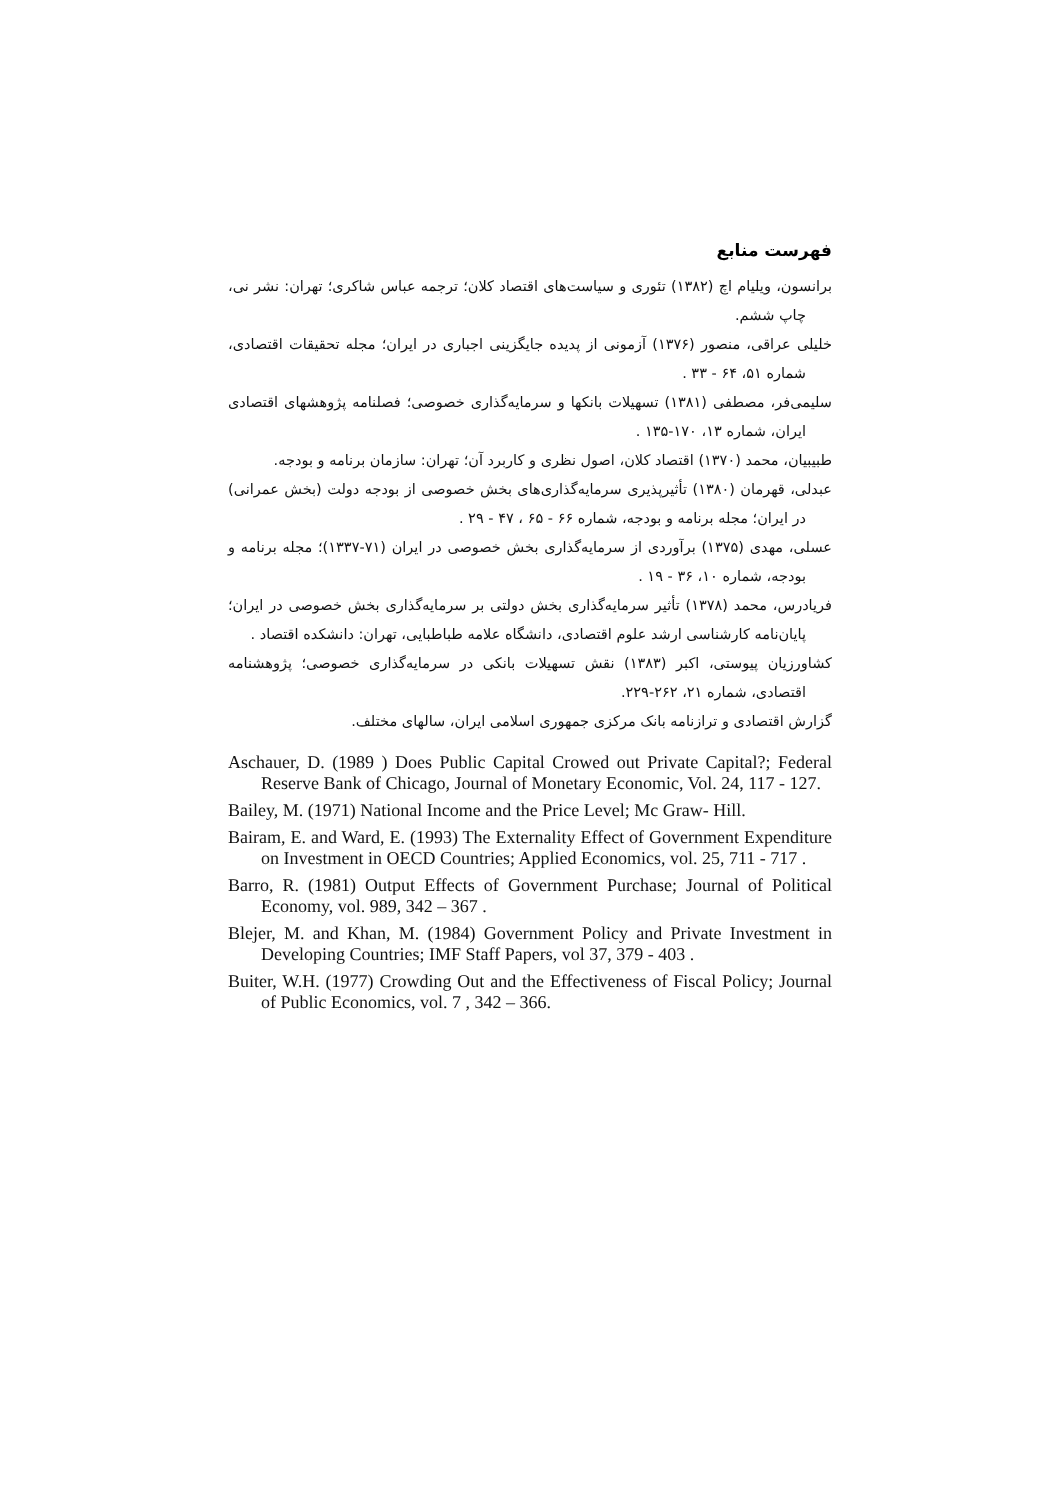فهرست منابع
برانسون، ویلیام اچ (۱۳۸۲) تئوری و سیاست‌های اقتصاد کلان؛ ترجمه عباس شاکری؛ تهران: نشر نی، چاپ ششم.
خلیلی عراقی، منصور (۱۳۷۶) آزمونی از پدیده جایگزینی اجباری در ایران؛ مجله تحقیقات اقتصادی، شماره ۵۱، ۶۴ - ۳۳ .
سلیمی‌فر، مصطفی (۱۳۸۱) تسهیلات بانکها و سرمایه‌گذاری خصوصی؛ فصلنامه پژوهشهای اقتصادی ایران، شماره ۱۳، ۱۷۰-۱۳۵ .
طبیبیان، محمد (۱۳۷۰) اقتصاد کلان، اصول نظری و کاربرد آن؛ تهران: سازمان برنامه و بودجه.
عبدلی، قهرمان (۱۳۸۰) تأثیرپذیری سرمایه‌گذاری‌های بخش خصوصی از بودجه دولت (بخش عمرانی) در ایران؛ مجله برنامه و بودجه، شماره ۶۶ - ۶۵ ، ۴۷ - ۲۹ .
عسلی، مهدی (۱۳۷۵) برآوردی از سرمایه‌گذاری بخش خصوصی در ایران (۷۱-۱۳۳۷)؛ مجله برنامه و بودجه، شماره ۱۰، ۳۶ - ۱۹ .
فریادرس، محمد (۱۳۷۸) تأثیر سرمایه‌گذاری بخش دولتی بر سرمایه‌گذاری بخش خصوصی در ایران؛ پایان‌نامه کارشناسی ارشد علوم اقتصادی، دانشگاه علامه طباطبایی، تهران: دانشکده اقتصاد .
کشاورزیان پیوستی، اکبر (۱۳۸۳) نقش تسهیلات بانکی در سرمایه‌گذاری خصوصی؛ پژوهشنامه اقتصادی، شماره ۲۱، ۲۶۲-۲۲۹.
گزارش اقتصادی و ترازنامه بانک مرکزی جمهوری اسلامی ایران، سالهای مختلف.
Aschauer, D. (1989 ) Does Public Capital Crowed out Private Capital?; Federal Reserve Bank of Chicago, Journal of Monetary Economic, Vol. 24, 117 - 127.
Bailey, M. (1971) National Income and the Price Level; Mc Graw- Hill.
Bairam, E. and Ward, E. (1993) The Externality Effect of Government Expenditure on Investment in OECD Countries; Applied Economics, vol. 25, 711 - 717 .
Barro, R. (1981) Output Effects of Government Purchase; Journal of Political Economy, vol. 989, 342 – 367 .
Blejer, M. and Khan, M. (1984) Government Policy and Private Investment in Developing Countries; IMF Staff Papers, vol 37, 379 - 403 .
Buiter, W.H. (1977) Crowding Out and the Effectiveness of Fiscal Policy; Journal of Public Economics, vol. 7 , 342 – 366.